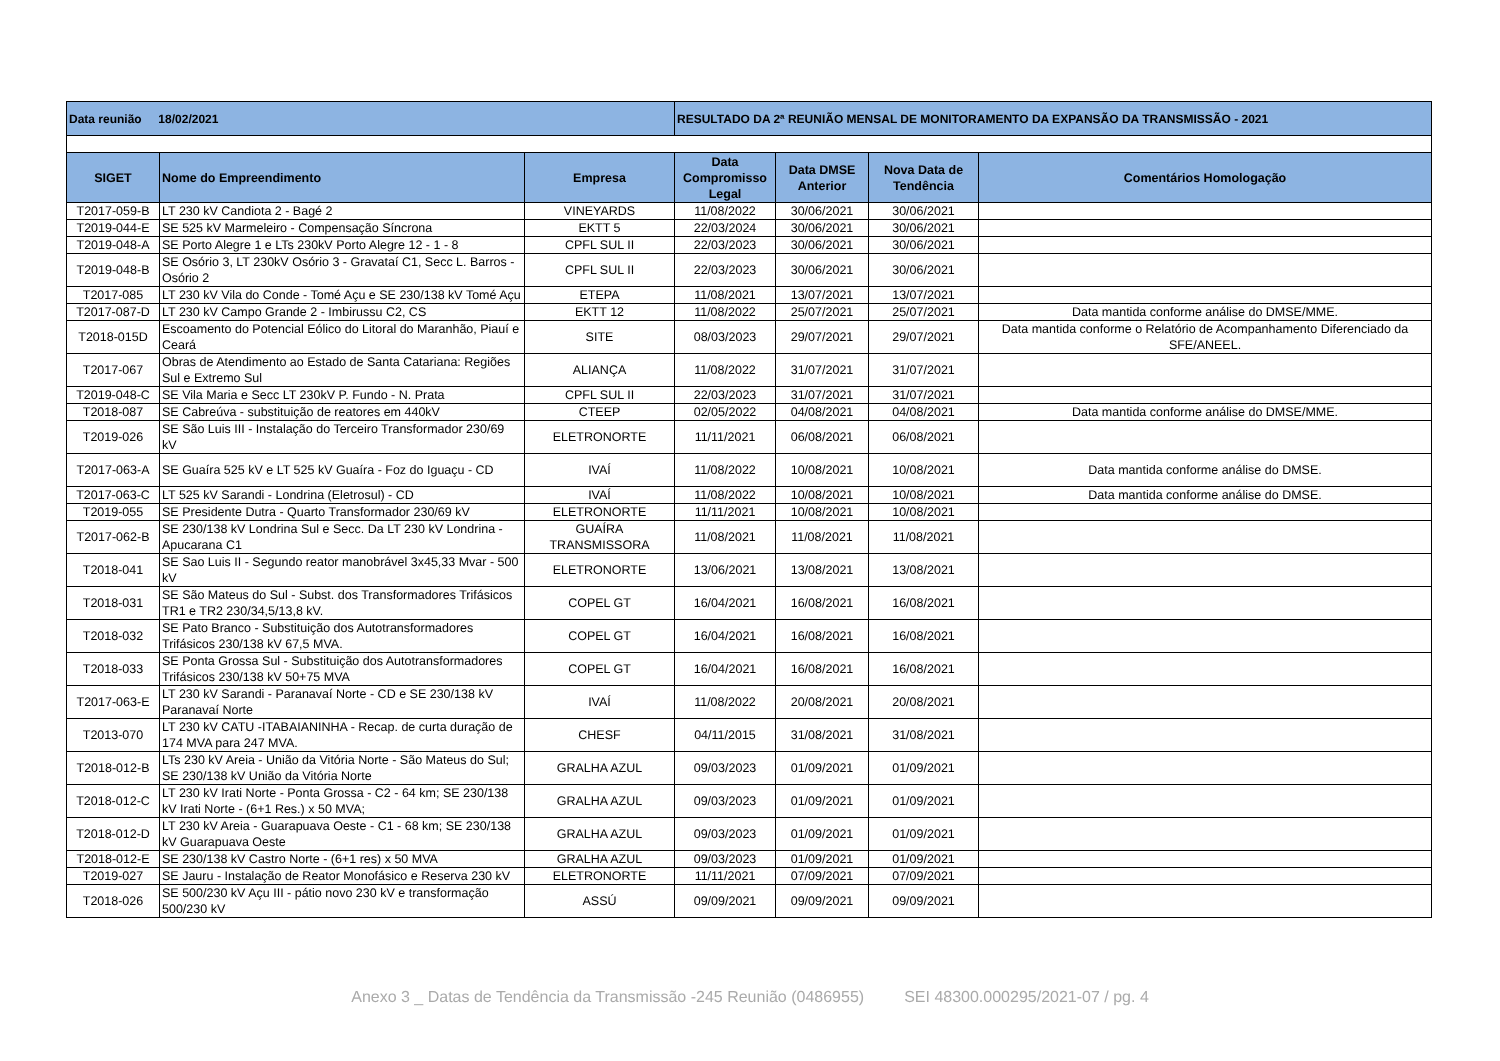| Data reunião 18/02/2021 | | | RESULTADO DA 2ª REUNIÃO MENSAL DE MONITORAMENTO DA EXPANSÃO DA TRANSMISSÃO - 2021 | | | |
| SIGET | Nome do Empreendimento | Empresa | Data Compromisso Legal | Data DMSE Anterior | Nova Data de Tendência | Comentários Homologação |
| T2017-059-B | LT 230 kV Candiota 2 - Bagé 2 | VINEYARDS | 11/08/2022 | 30/06/2021 | 30/06/2021 | |
| T2019-044-E | SE 525 kV Marmeleiro - Compensação Síncrona | EKTT 5 | 22/03/2024 | 30/06/2021 | 30/06/2021 | |
| T2019-048-A | SE Porto Alegre 1 e LTs 230kV Porto Alegre 12 - 1 - 8 | CPFL SUL II | 22/03/2023 | 30/06/2021 | 30/06/2021 | |
| T2019-048-B | SE Osório 3, LT 230kV Osório 3 - Gravataí C1, Secc L. Barros - Osório 2 | CPFL SUL II | 22/03/2023 | 30/06/2021 | 30/06/2021 | |
| T2017-085 | LT 230 kV Vila do Conde - Tomé Açu e SE 230/138 kV Tomé Açu | ETEPA | 11/08/2021 | 13/07/2021 | 13/07/2021 | |
| T2017-087-D | LT 230 kV Campo Grande 2 - Imbirussu C2, CS | EKTT 12 | 11/08/2022 | 25/07/2021 | 25/07/2021 | Data mantida conforme análise do DMSE/MME. |
| T2018-015D | Escoamento do Potencial Eólico do Litoral do Maranhão, Piauí e Ceará | SITE | 08/03/2023 | 29/07/2021 | 29/07/2021 | Data mantida conforme o Relatório de Acompanhamento Diferenciado da SFE/ANEEL. |
| T2017-067 | Obras de Atendimento ao Estado de Santa Catariana: Regiões Sul e Extremo Sul | ALIANÇA | 11/08/2022 | 31/07/2021 | 31/07/2021 | |
| T2019-048-C | SE Vila Maria e Secc LT 230kV P. Fundo - N. Prata | CPFL SUL II | 22/03/2023 | 31/07/2021 | 31/07/2021 | |
| T2018-087 | SE Cabreúva - substituição de reatores em 440kV | CTEEP | 02/05/2022 | 04/08/2021 | 04/08/2021 | Data mantida conforme análise do DMSE/MME. |
| T2019-026 | SE São Luis III - Instalação do Terceiro Transformador 230/69 kV | ELETRONORTE | 11/11/2021 | 06/08/2021 | 06/08/2021 | |
| T2017-063-A | SE Guaíra 525 kV e LT 525 kV Guaíra - Foz do Iguaçu - CD | IVAÍ | 11/08/2022 | 10/08/2021 | 10/08/2021 | Data mantida conforme análise do DMSE. |
| T2017-063-C | LT 525 kV Sarandi - Londrina (Eletrosul) - CD | IVAÍ | 11/08/2022 | 10/08/2021 | 10/08/2021 | Data mantida conforme análise do DMSE. |
| T2019-055 | SE Presidente Dutra - Quarto Transformador 230/69 kV | ELETRONORTE | 11/11/2021 | 10/08/2021 | 10/08/2021 | |
| T2017-062-B | SE 230/138 kV Londrina Sul e Secc. Da LT 230 kV Londrina - Apucarana C1 | GUAÍRA TRANSMISSORA | 11/08/2021 | 11/08/2021 | 11/08/2021 | |
| T2018-041 | SE Sao Luis II - Segundo reator manobrável 3x45,33 Mvar - 500 kV | ELETRONORTE | 13/06/2021 | 13/08/2021 | 13/08/2021 | |
| T2018-031 | SE São Mateus do Sul - Subst. dos Transformadores Trifásicos TR1 e TR2 230/34,5/13,8 kV. | COPEL GT | 16/04/2021 | 16/08/2021 | 16/08/2021 | |
| T2018-032 | SE Pato Branco - Substituição dos Autotransformadores Trifásicos 230/138 kV 67,5 MVA. | COPEL GT | 16/04/2021 | 16/08/2021 | 16/08/2021 | |
| T2018-033 | SE Ponta Grossa Sul - Substituição dos Autotransformadores Trifásicos 230/138 kV 50+75 MVA | COPEL GT | 16/04/2021 | 16/08/2021 | 16/08/2021 | |
| T2017-063-E | LT 230 kV Sarandi - Paranavaí Norte - CD e SE 230/138 kV Paranavaí Norte | IVAÍ | 11/08/2022 | 20/08/2021 | 20/08/2021 | |
| T2013-070 | LT 230 kV CATU -ITABAIANINHA - Recap. de curta duração de 174 MVA para 247 MVA. | CHESF | 04/11/2015 | 31/08/2021 | 31/08/2021 | |
| T2018-012-B | LTs 230 kV Areia - União da Vitória Norte - São Mateus do Sul; SE 230/138 kV União da Vitória Norte | GRALHA AZUL | 09/03/2023 | 01/09/2021 | 01/09/2021 | |
| T2018-012-C | LT 230 kV Irati Norte - Ponta Grossa - C2 - 64 km; SE 230/138 kV Irati Norte - (6+1 Res.) x 50 MVA; | GRALHA AZUL | 09/03/2023 | 01/09/2021 | 01/09/2021 | |
| T2018-012-D | LT 230 kV Areia - Guarapuava Oeste - C1 - 68 km; SE 230/138 kV Guarapuava Oeste | GRALHA AZUL | 09/03/2023 | 01/09/2021 | 01/09/2021 | |
| T2018-012-E | SE 230/138 kV Castro Norte - (6+1 res) x 50 MVA | GRALHA AZUL | 09/03/2023 | 01/09/2021 | 01/09/2021 | |
| T2019-027 | SE Jauru - Instalação de Reator Monofásico e Reserva 230 kV | ELETRONORTE | 11/11/2021 | 07/09/2021 | 07/09/2021 | |
| T2018-026 | SE 500/230 kV Açu III - pátio novo 230 kV e transformação 500/230 kV | ASSÚ | 09/09/2021 | 09/09/2021 | 09/09/2021 | |
Anexo 3 _ Datas de Tendência da Transmissão -245 Reunião (0486955) SEI 48300.000295/2021-07 / pg. 4